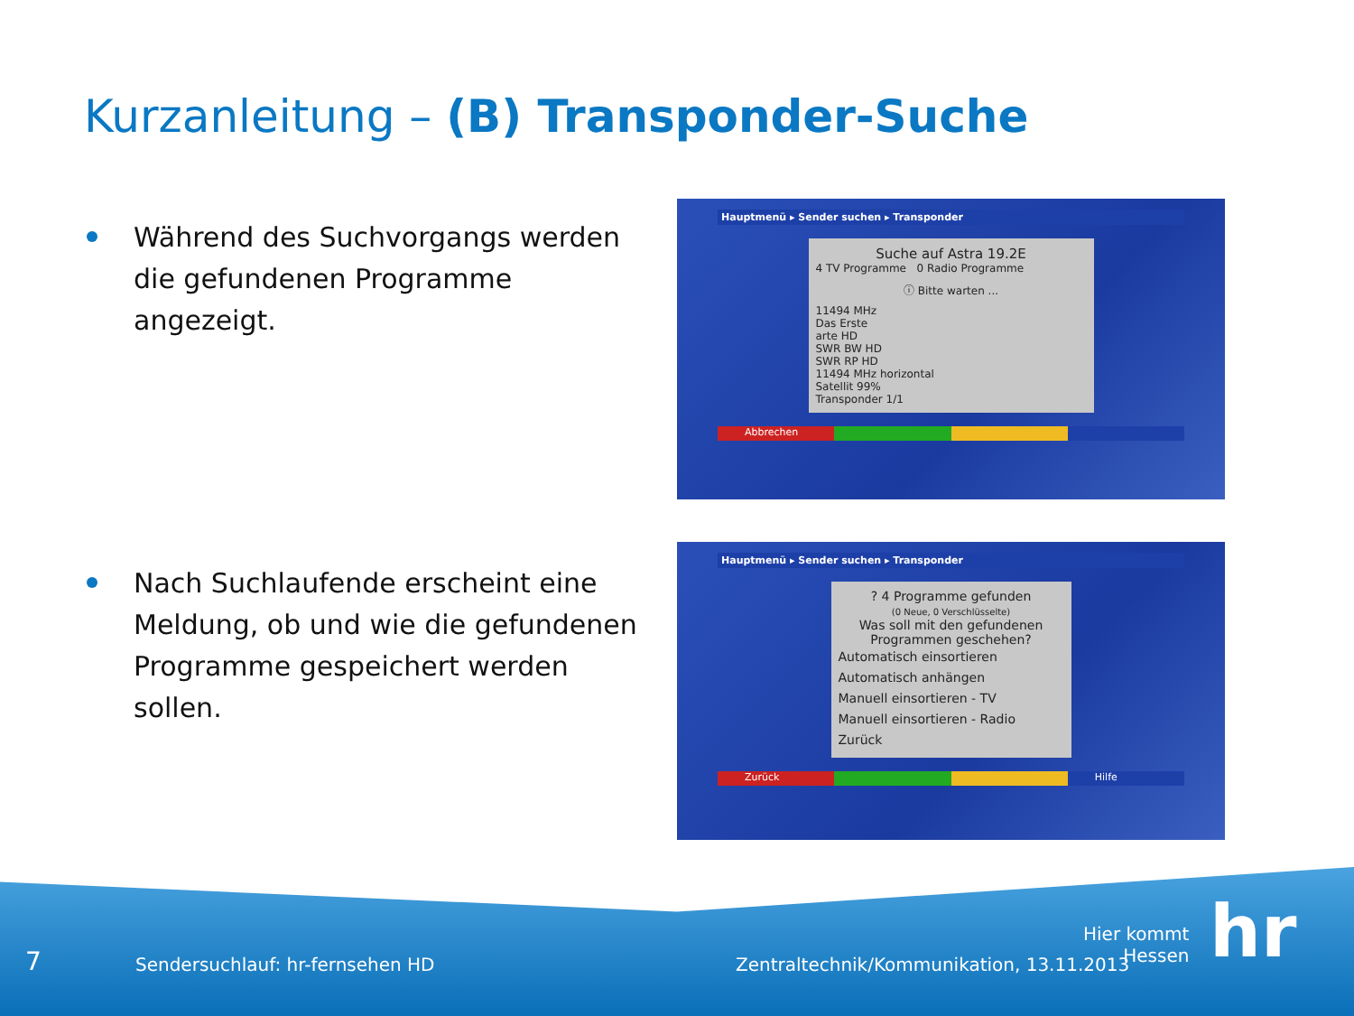Kurzanleitung – (B) Transponder-Suche
Während des Suchvorgangs werden die gefundenen Programme angezeigt.
Nach Suchlaufende erscheint eine Meldung, ob und wie die gefundenen Programme gespeichert werden sollen.
Hauptmenü ▸ Sender suchen ▸ Transponder
Suche auf Astra 19.2E
4 TV Programme 0 Radio Programme
ⓘ Bitte warten ...
11494 MHz
Das Erste
arte HD
SWR BW HD
SWR RP HD
11494 MHz horizontal
Satellit 99%
Transponder 1/1
Abbrechen
Hauptmenü ▸ Sender suchen ▸ Transponder
? 4 Programme gefunden
(0 Neue, 0 Verschlüsselte)
Was soll mit den gefundenen Programmen geschehen?
Automatisch einsortieren
Automatisch anhängen
Manuell einsortieren - TV
Manuell einsortieren - Radio
Zurück
Zurück Hilfe
7
Sendersuchlauf: hr-fernsehen HD
Zentraltechnik/Kommunikation, 13.11.2013
Hier kommt
Hessen
hr